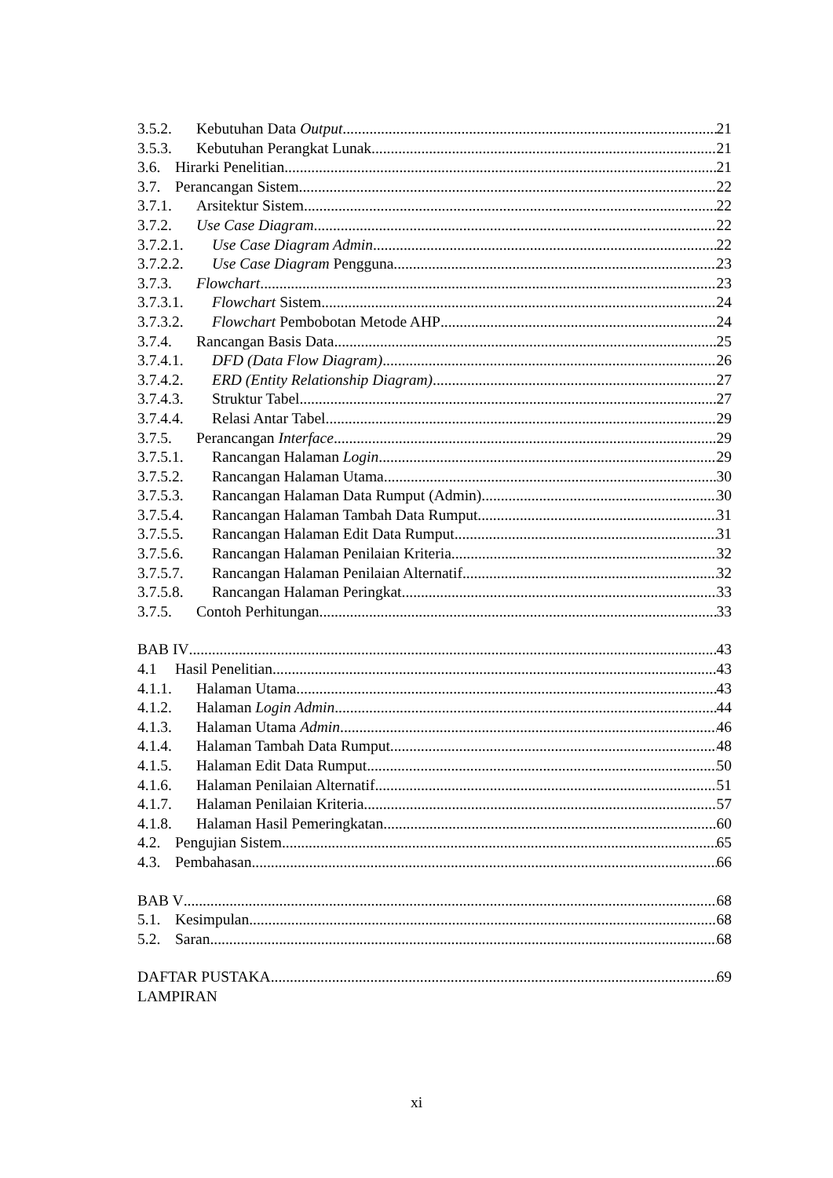3.5.2. Kebutuhan Data Output 21
3.5.3. Kebutuhan Perangkat Lunak 21
3.6. Hirarki Penelitian 21
3.7. Perancangan Sistem 22
3.7.1. Arsitektur Sistem 22
3.7.2. Use Case Diagram 22
3.7.2.1. Use Case Diagram Admin 22
3.7.2.2. Use Case Diagram Pengguna 23
3.7.3. Flowchart 23
3.7.3.1. Flowchart Sistem 24
3.7.3.2. Flowchart Pembobotan Metode AHP 24
3.7.4. Rancangan Basis Data 25
3.7.4.1. DFD (Data Flow Diagram) 26
3.7.4.2. ERD (Entity Relationship Diagram) 27
3.7.4.3. Struktur Tabel 27
3.7.4.4. Relasi Antar Tabel 29
3.7.5. Perancangan Interface 29
3.7.5.1. Rancangan Halaman Login 29
3.7.5.2. Rancangan Halaman Utama 30
3.7.5.3. Rancangan Halaman Data Rumput (Admin) 30
3.7.5.4. Rancangan Halaman Tambah Data Rumput 31
3.7.5.5. Rancangan Halaman Edit Data Rumput 31
3.7.5.6. Rancangan Halaman Penilaian Kriteria 32
3.7.5.7. Rancangan Halaman Penilaian Alternatif 32
3.7.5.8. Rancangan Halaman Peringkat 33
3.7.5. Contoh Perhitungan 33
BAB IV 43
4.1 Hasil Penelitian 43
4.1.1. Halaman Utama 43
4.1.2. Halaman Login Admin 44
4.1.3. Halaman Utama Admin 46
4.1.4. Halaman Tambah Data Rumput 48
4.1.5. Halaman Edit Data Rumput 50
4.1.6. Halaman Penilaian Alternatif 51
4.1.7. Halaman Penilaian Kriteria 57
4.1.8. Halaman Hasil Pemeringkatan 60
4.2. Pengujian Sistem 65
4.3. Pembahasan 66
BAB V 68
5.1. Kesimpulan 68
5.2. Saran 68
DAFTAR PUSTAKA 69
LAMPIRAN
xi